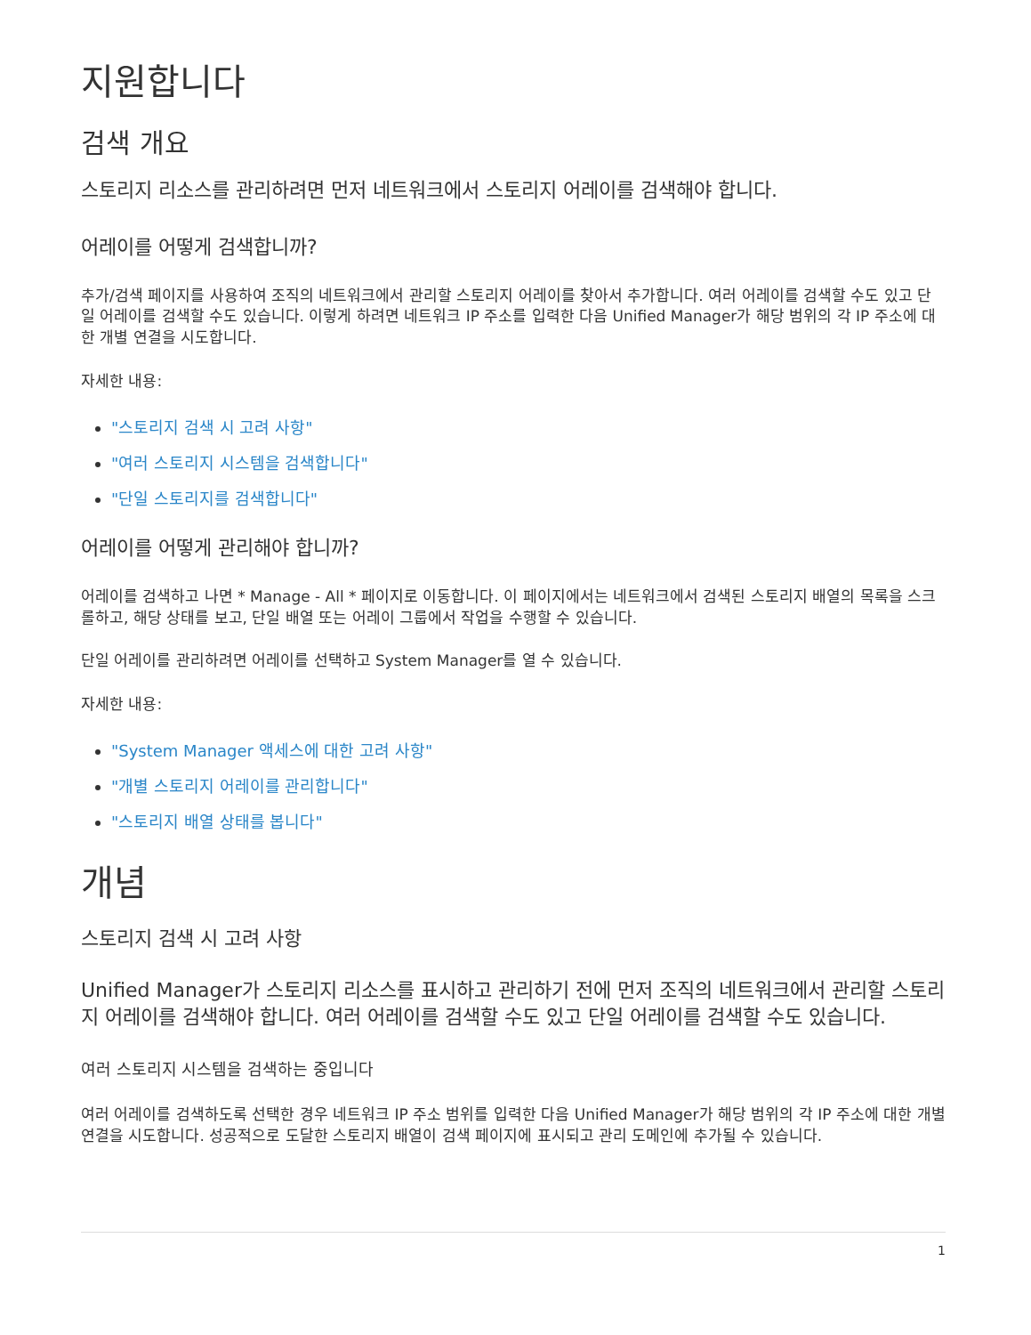지원합니다
검색 개요
스토리지 리소스를 관리하려면 먼저 네트워크에서 스토리지 어레이를 검색해야 합니다.
어레이를 어떻게 검색합니까?
추가/검색 페이지를 사용하여 조직의 네트워크에서 관리할 스토리지 어레이를 찾아서 추가합니다. 여러 어레이를 검색할 수도 있고 단일 어레이를 검색할 수도 있습니다. 이렇게 하려면 네트워크 IP 주소를 입력한 다음 Unified Manager가 해당 범위의 각 IP 주소에 대한 개별 연결을 시도합니다.
자세한 내용:
"스토리지 검색 시 고려 사항"
"여러 스토리지 시스템을 검색합니다"
"단일 스토리지를 검색합니다"
어레이를 어떻게 관리해야 합니까?
어레이를 검색하고 나면 * Manage - All * 페이지로 이동합니다. 이 페이지에서는 네트워크에서 검색된 스토리지 배열의 목록을 스크롤하고, 해당 상태를 보고, 단일 배열 또는 어레이 그룹에서 작업을 수행할 수 있습니다.
단일 어레이를 관리하려면 어레이를 선택하고 System Manager를 열 수 있습니다.
자세한 내용:
"System Manager 액세스에 대한 고려 사항"
"개별 스토리지 어레이를 관리합니다"
"스토리지 배열 상태를 봅니다"
개념
스토리지 검색 시 고려 사항
Unified Manager가 스토리지 리소스를 표시하고 관리하기 전에 먼저 조직의 네트워크에서 관리할 스토리지 어레이를 검색해야 합니다. 여러 어레이를 검색할 수도 있고 단일 어레이를 검색할 수도 있습니다.
여러 스토리지 시스템을 검색하는 중입니다
여러 어레이를 검색하도록 선택한 경우 네트워크 IP 주소 범위를 입력한 다음 Unified Manager가 해당 범위의 각 IP 주소에 대한 개별 연결을 시도합니다. 성공적으로 도달한 스토리지 배열이 검색 페이지에 표시되고 관리 도메인에 추가될 수 있습니다.
1